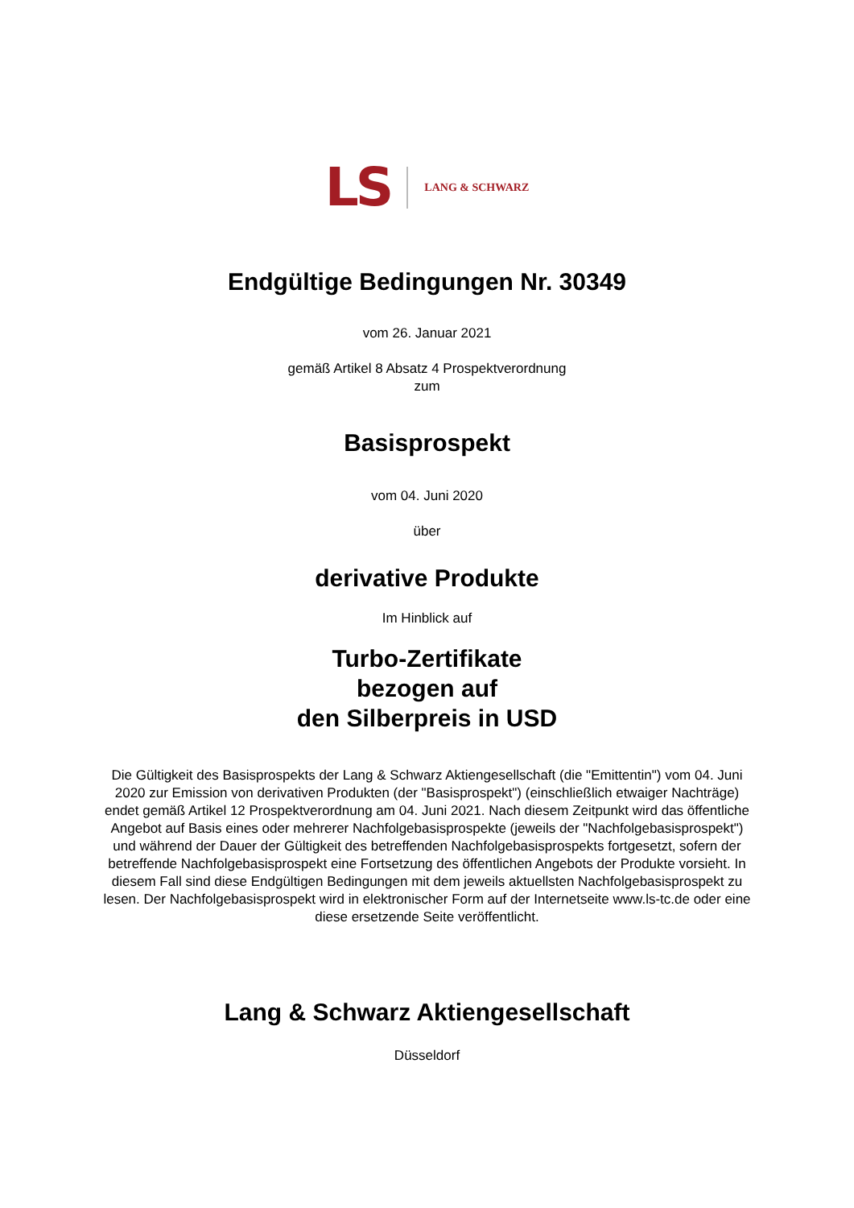LS LANG & SCHWARZ
Endgültige Bedingungen Nr. 30349
vom 26. Januar 2021
gemäß Artikel 8 Absatz 4 Prospektverordnung
zum
Basisprospekt
vom 04. Juni 2020
über
derivative Produkte
Im Hinblick auf
Turbo-Zertifikate
bezogen auf
den Silberpreis in USD
Die Gültigkeit des Basisprospekts der Lang & Schwarz Aktiengesellschaft (die "Emittentin") vom 04. Juni 2020 zur Emission von derivativen Produkten (der "Basisprospekt") (einschließlich etwaiger Nachträge) endet gemäß Artikel 12 Prospektverordnung am 04. Juni 2021. Nach diesem Zeitpunkt wird das öffentliche Angebot auf Basis eines oder mehrerer Nachfolgebasisprospekte (jeweils der "Nachfolgebasisprospekt") und während der Dauer der Gültigkeit des betreffenden Nachfolgebasisprospekts fortgesetzt, sofern der betreffende Nachfolgebasisprospekt eine Fortsetzung des öffentlichen Angebots der Produkte vorsieht. In diesem Fall sind diese Endgültigen Bedingungen mit dem jeweils aktuellsten Nachfolgebasisprospekt zu lesen. Der Nachfolgebasisprospekt wird in elektronischer Form auf der Internetseite www.ls-tc.de oder eine diese ersetzende Seite veröffentlicht.
Lang & Schwarz Aktiengesellschaft
Düsseldorf